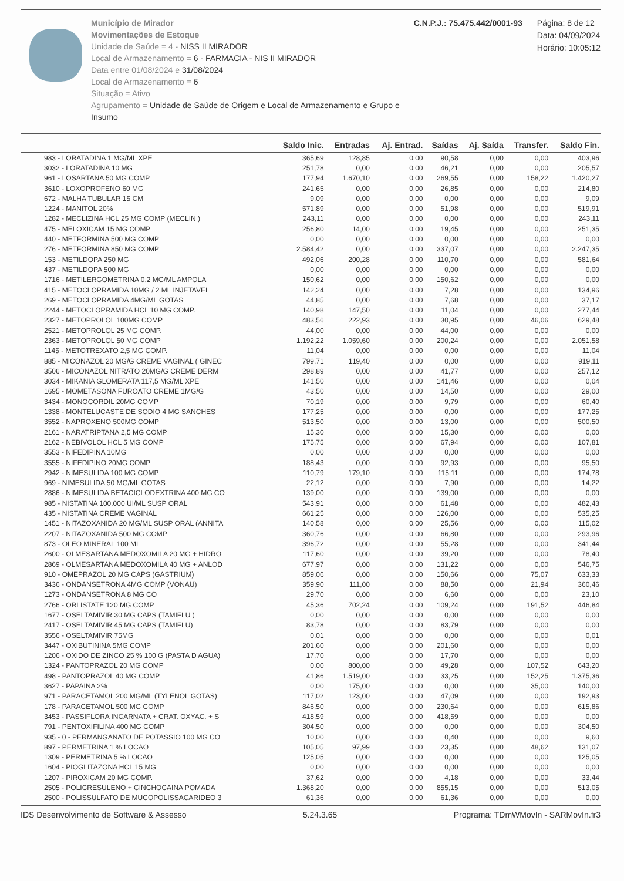Município de Mirador
Movimentações de Estoque
Unidade de Saúde = 4 - NISS II MIRADOR
Local de Armazenamento = 6 - FARMACIA - NIS II MIRADOR
Data entre 01/08/2024 e 31/08/2024
Local de Armazenamento = 6
Situação = Ativo
Agrupamento = Unidade de Saúde de Origem e Local de Armazenamento e Grupo e Insumo
C.N.P.J.: 75.475.442/0001-93 Página: 8 de 12
Data: 04/09/2024
Horário: 10:05:12
| | Saldo Inic. | Entradas | Aj. Entrad. | Saídas | Aj. Saída | Transfer. | Saldo Fin. |
| --- | --- | --- | --- | --- | --- | --- | --- |
| 983 - LORATADINA 1 MG/ML XPE | 365,69 | 128,85 | 0,00 | 90,58 | 0,00 | 0,00 | 403,96 |
| 3032 - LORATADINA 10 MG | 251,78 | 0,00 | 0,00 | 46,21 | 0,00 | 0,00 | 205,57 |
| 961 - LOSARTANA 50 MG COMP | 177,94 | 1.670,10 | 0,00 | 269,55 | 0,00 | 158,22 | 1.420,27 |
| 3610 - LOXOPROFENO 60 MG | 241,65 | 0,00 | 0,00 | 26,85 | 0,00 | 0,00 | 214,80 |
| 672 - MALHA TUBULAR 15 CM | 9,09 | 0,00 | 0,00 | 0,00 | 0,00 | 0,00 | 9,09 |
| 1224 - MANITOL 20% | 571,89 | 0,00 | 0,00 | 51,98 | 0,00 | 0,00 | 519,91 |
| 1282 - MECLIZINA HCL 25 MG COMP (MECLIN ) | 243,11 | 0,00 | 0,00 | 0,00 | 0,00 | 0,00 | 243,11 |
| 475 - MELOXICAM 15 MG COMP | 256,80 | 14,00 | 0,00 | 19,45 | 0,00 | 0,00 | 251,35 |
| 440 - METFORMINA 500 MG COMP | 0,00 | 0,00 | 0,00 | 0,00 | 0,00 | 0,00 | 0,00 |
| 276 - METFORMINA 850 MG COMP | 2.584,42 | 0,00 | 0,00 | 337,07 | 0,00 | 0,00 | 2.247,35 |
| 153 - METILDOPA 250 MG | 492,06 | 200,28 | 0,00 | 110,70 | 0,00 | 0,00 | 581,64 |
| 437 - METILDOPA 500 MG | 0,00 | 0,00 | 0,00 | 0,00 | 0,00 | 0,00 | 0,00 |
| 1716 - METILERGOMETRINA 0,2 MG/ML AMPOLA | 150,62 | 0,00 | 0,00 | 150,62 | 0,00 | 0,00 | 0,00 |
| 415 - METOCLOPRAMIDA 10MG / 2 ML INJETAVEL | 142,24 | 0,00 | 0,00 | 7,28 | 0,00 | 0,00 | 134,96 |
| 269 - METOCLOPRAMIDA 4MG/ML GOTAS | 44,85 | 0,00 | 0,00 | 7,68 | 0,00 | 0,00 | 37,17 |
| 2244 - METOCLOPRAMIDA HCL 10 MG COMP. | 140,98 | 147,50 | 0,00 | 11,04 | 0,00 | 0,00 | 277,44 |
| 2327 - METOPROLOL 100MG COMP | 483,56 | 222,93 | 0,00 | 30,95 | 0,00 | 46,06 | 629,48 |
| 2521 - METOPROLOL 25 MG COMP. | 44,00 | 0,00 | 0,00 | 44,00 | 0,00 | 0,00 | 0,00 |
| 2363 - METOPROLOL 50 MG COMP | 1.192,22 | 1.059,60 | 0,00 | 200,24 | 0,00 | 0,00 | 2.051,58 |
| 1145 - METOTREXATO 2,5 MG COMP. | 11,04 | 0,00 | 0,00 | 0,00 | 0,00 | 0,00 | 11,04 |
| 885 - MICONAZOL 20 MG/G CREME VAGINAL ( GINEC | 799,71 | 119,40 | 0,00 | 0,00 | 0,00 | 0,00 | 919,11 |
| 3506 - MICONAZOL NITRATO 20MG/G CREME DERM | 298,89 | 0,00 | 0,00 | 41,77 | 0,00 | 0,00 | 257,12 |
| 3034 - MIKANIA GLOMERATA 117,5 MG/ML XPE | 141,50 | 0,00 | 0,00 | 141,46 | 0,00 | 0,00 | 0,04 |
| 1695 - MOMETASONA FUROATO CREME 1MG/G | 43,50 | 0,00 | 0,00 | 14,50 | 0,00 | 0,00 | 29,00 |
| 3434 - MONOCORDIL 20MG COMP | 70,19 | 0,00 | 0,00 | 9,79 | 0,00 | 0,00 | 60,40 |
| 1338 - MONTELUCASTE DE SODIO 4 MG SANCHES | 177,25 | 0,00 | 0,00 | 0,00 | 0,00 | 0,00 | 177,25 |
| 3552 - NAPROXENO 500MG COMP | 513,50 | 0,00 | 0,00 | 13,00 | 0,00 | 0,00 | 500,50 |
| 2161 - NARATRIPTANA 2,5 MG COMP | 15,30 | 0,00 | 0,00 | 15,30 | 0,00 | 0,00 | 0,00 |
| 2162 - NEBIVOLOL HCL 5 MG COMP | 175,75 | 0,00 | 0,00 | 67,94 | 0,00 | 0,00 | 107,81 |
| 3553 - NIFEDIPINA 10MG | 0,00 | 0,00 | 0,00 | 0,00 | 0,00 | 0,00 | 0,00 |
| 3555 - NIFEDIPINO 20MG COMP | 188,43 | 0,00 | 0,00 | 92,93 | 0,00 | 0,00 | 95,50 |
| 2942 - NIMESULIDA 100 MG COMP | 110,79 | 179,10 | 0,00 | 115,11 | 0,00 | 0,00 | 174,78 |
| 969 - NIMESULIDA 50 MG/ML GOTAS | 22,12 | 0,00 | 0,00 | 7,90 | 0,00 | 0,00 | 14,22 |
| 2886 - NIMESULIDA BETACICLODEXTRINA 400 MG CO | 139,00 | 0,00 | 0,00 | 139,00 | 0,00 | 0,00 | 0,00 |
| 985 - NISTATINA 100.000 UI/ML SUSP ORAL | 543,91 | 0,00 | 0,00 | 61,48 | 0,00 | 0,00 | 482,43 |
| 435 - NISTATINA CREME VAGINAL | 661,25 | 0,00 | 0,00 | 126,00 | 0,00 | 0,00 | 535,25 |
| 1451 - NITAZOXANIDA 20 MG/ML SUSP ORAL (ANNITA | 140,58 | 0,00 | 0,00 | 25,56 | 0,00 | 0,00 | 115,02 |
| 2207 - NITAZOXANIDA 500 MG COMP | 360,76 | 0,00 | 0,00 | 66,80 | 0,00 | 0,00 | 293,96 |
| 873 - OLEO MINERAL 100 ML | 396,72 | 0,00 | 0,00 | 55,28 | 0,00 | 0,00 | 341,44 |
| 2600 - OLMESARTANA MEDOXOMILA 20 MG + HIDRO | 117,60 | 0,00 | 0,00 | 39,20 | 0,00 | 0,00 | 78,40 |
| 2869 - OLMESARTANA MEDOXOMILA 40 MG + ANLOD | 677,97 | 0,00 | 0,00 | 131,22 | 0,00 | 0,00 | 546,75 |
| 910 - OMEPRAZOL 20 MG CAPS (GASTRIUM) | 859,06 | 0,00 | 0,00 | 150,66 | 0,00 | 75,07 | 633,33 |
| 3436 - ONDANSETRONA 4MG COMP (VONAU) | 359,90 | 111,00 | 0,00 | 88,50 | 0,00 | 21,94 | 360,46 |
| 1273 - ONDANSETRONA 8 MG CO | 29,70 | 0,00 | 0,00 | 6,60 | 0,00 | 0,00 | 23,10 |
| 2766 - ORLISTATE 120 MG COMP | 45,36 | 702,24 | 0,00 | 109,24 | 0,00 | 191,52 | 446,84 |
| 1677 - OSELTAMIVIR 30 MG CAPS (TAMIFLU ) | 0,00 | 0,00 | 0,00 | 0,00 | 0,00 | 0,00 | 0,00 |
| 2417 - OSELTAMIVIR 45 MG CAPS (TAMIFLU) | 83,78 | 0,00 | 0,00 | 83,79 | 0,00 | 0,00 | 0,00 |
| 3556 - OSELTAMIVIR 75MG | 0,01 | 0,00 | 0,00 | 0,00 | 0,00 | 0,00 | 0,01 |
| 3447 - OXIBUTININA 5MG COMP | 201,60 | 0,00 | 0,00 | 201,60 | 0,00 | 0,00 | 0,00 |
| 1206 - OXIDO DE ZINCO 25 % 100 G (PASTA D AGUA) | 17,70 | 0,00 | 0,00 | 17,70 | 0,00 | 0,00 | 0,00 |
| 1324 - PANTOPRAZOL 20 MG COMP | 0,00 | 800,00 | 0,00 | 49,28 | 0,00 | 107,52 | 643,20 |
| 498 - PANTOPRAZOL 40 MG COMP | 41,86 | 1.519,00 | 0,00 | 33,25 | 0,00 | 152,25 | 1.375,36 |
| 3627 - PAPAINA 2% | 0,00 | 175,00 | 0,00 | 0,00 | 0,00 | 35,00 | 140,00 |
| 971 - PARACETAMOL 200 MG/ML (TYLENOL GOTAS) | 117,02 | 123,00 | 0,00 | 47,09 | 0,00 | 0,00 | 192,93 |
| 178 - PARACETAMOL 500 MG COMP | 846,50 | 0,00 | 0,00 | 230,64 | 0,00 | 0,00 | 615,86 |
| 3453 - PASSIFLORA INCARNATA + CRAT. OXYAC. + S | 418,59 | 0,00 | 0,00 | 418,59 | 0,00 | 0,00 | 0,00 |
| 791 - PENTOXIFILINA 400 MG COMP | 304,50 | 0,00 | 0,00 | 0,00 | 0,00 | 0,00 | 304,50 |
| 935 - 0 - PERMANGANATO DE POTASSIO 100 MG CO | 10,00 | 0,00 | 0,00 | 0,40 | 0,00 | 0,00 | 9,60 |
| 897 - PERMETRINA 1 % LOCAO | 105,05 | 97,99 | 0,00 | 23,35 | 0,00 | 48,62 | 131,07 |
| 1309 - PERMETRINA 5 % LOCAO | 125,05 | 0,00 | 0,00 | 0,00 | 0,00 | 0,00 | 125,05 |
| 1604 - PIOGLITAZONA HCL 15 MG | 0,00 | 0,00 | 0,00 | 0,00 | 0,00 | 0,00 | 0,00 |
| 1207 - PIROXICAM 20 MG COMP. | 37,62 | 0,00 | 0,00 | 4,18 | 0,00 | 0,00 | 33,44 |
| 2505 - POLICRESULENO + CINCHOCAINA POMADA | 1.368,20 | 0,00 | 0,00 | 855,15 | 0,00 | 0,00 | 513,05 |
| 2500 - POLISSULFATO DE MUCOPOLISSACARIDEO 3 | 61,36 | 0,00 | 0,00 | 61,36 | 0,00 | 0,00 | 0,00 |
IDS Desenvolvimento de Software & Assesso 5.24.3.65 Programa: TDmWMovIn - SARMovIn.fr3